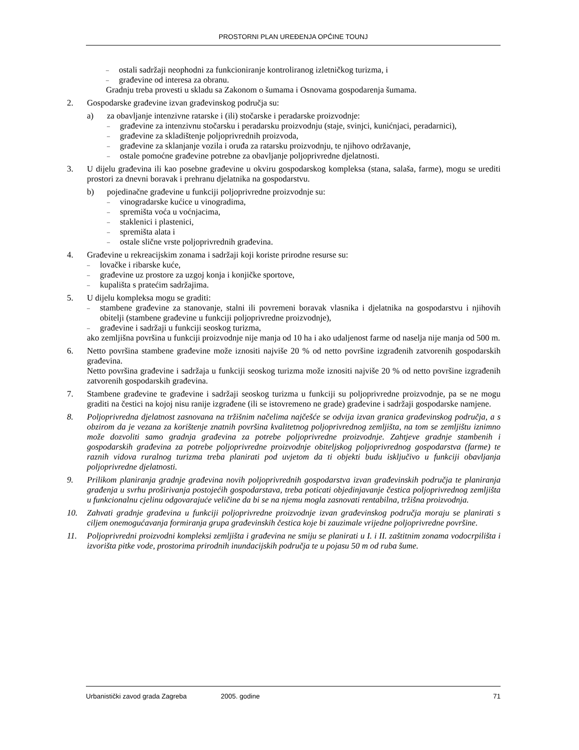PROSTORNI PLAN UREĐENJA OPĆINE TOUNJ
– ostali sadržaji neophodni za funkcioniranje kontroliranog izletničkog turizma, i
– građevine od interesa za obranu.
Gradnju treba provesti u skladu sa Zakonom o šumama i Osnovama gospodarenja šumama.
2. Gospodarske građevine izvan građevinskog područja su:
a) za obavljanje intenzivne ratarske i (ili) stočarske i peradarske proizvodnje:
– građevine za intenzivnu stočarsku i peradarsku proizvodnju (staje, svinjci, kunićnjaci, peradarnici),
– građevine za skladištenje poljoprivrednih proizvoda,
– građevine za sklanjanje vozila i oruđa za ratarsku proizvodnju, te njihovo održavanje,
– ostale pomoćne građevine potrebne za obavljanje poljoprivredne djelatnosti.
3. U dijelu građevina ili kao posebne građevine u okviru gospodarskog kompleksa (stana, salaša, farme), mogu se urediti prostori za dnevni boravak i prehranu djelatnika na gospodarstvu.
b) pojedinačne građevine u funkciji poljoprivredne proizvodnje su:
– vinogradarske kućice u vinogradima,
– spremišta voća u voćnjacima,
– staklenici i plastenici,
– spremišta alata i
– ostale slične vrste poljoprivrednih građevina.
4. Građevine u rekreacijskim zonama i sadržaji koji koriste prirodne resurse su:
– lovačke i ribarske kuće,
– građevine uz prostore za uzgoj konja i konjičke sportove,
– kupališta s pratećim sadržajima.
5. U dijelu kompleksa mogu se graditi:
– stambene građevine za stanovanje, stalni ili povremeni boravak vlasnika i djelatnika na gospodarstvu i njihovih obitelji (stambene građevine u funkciji poljoprivredne proizvodnje),
– građevine i sadržaji u funkciji seoskog turizma,
ako zemljišna površina u funkciji proizvodnje nije manja od 10 ha i ako udaljenost farme od naselja nije manja od 500 m.
6. Netto površina stambene građevine može iznositi najviše 20 % od netto površine izgrađenih zatvorenih gospodarskih građevina.
Netto površina građevine i sadržaja u funkciji seoskog turizma može iznositi najviše 20 % od netto površine izgrađenih zatvorenih gospodarskih građevina.
7. Stambene građevine te građevine i sadržaji seoskog turizma u funkciji su poljoprivredne proizvodnje, pa se ne mogu graditi na čestici na kojoj nisu ranije izgrađene (ili se istovremeno ne grade) građevine i sadržaji gospodarske namjene.
8. Poljoprivredna djelatnost zasnovana na tržišnim načelima najčešće se odvija izvan granica građevinskog područja, a s obzirom da je vezana za korištenje znatnih površina kvalitetnog poljoprivrednog zemljišta, na tom se zemljištu iznimno može dozvoliti samo gradnja građevina za potrebe poljoprivredne proizvodnje. Zahtjeve gradnje stambenih i gospodarskih građevina za potrebe poljoprivredne proizvodnje obiteljskog poljoprivrednog gospodarstva (farme) te raznih vidova ruralnog turizma treba planirati pod uvjetom da ti objekti budu isključivo u funkciji obavljanja poljoprivredne djelatnosti.
9. Prilikom planiranja gradnje građevina novih poljoprivrednih gospodarstva izvan građevinskih područja te planiranja građenja u svrhu proširivanja postojećih gospodarstava, treba poticati objedinjavanje čestica poljoprivrednog zemljišta u funkcionalnu cjelinu odgovarajuće veličine da bi se na njemu mogla zasnovati rentabilna, tržišna proizvodnja.
10. Zahvati gradnje građevina u funkciji poljoprivredne proizvodnje izvan građevinskog područja moraju se planirati s ciljem onemogućavanja formiranja grupa građevinskih čestica koje bi zauzimale vrijedne poljoprivredne površine.
11. Poljoprivredni proizvodni kompleksi zemljišta i građevina ne smiju se planirati u I. i II. zaštitnim zonama vodocrpilišta i izvorišta pitke vode, prostorima prirodnih inundacijskih područja te u pojasu 50 m od ruba šume.
Urbanistički zavod grada Zagreba 2005. godine 71